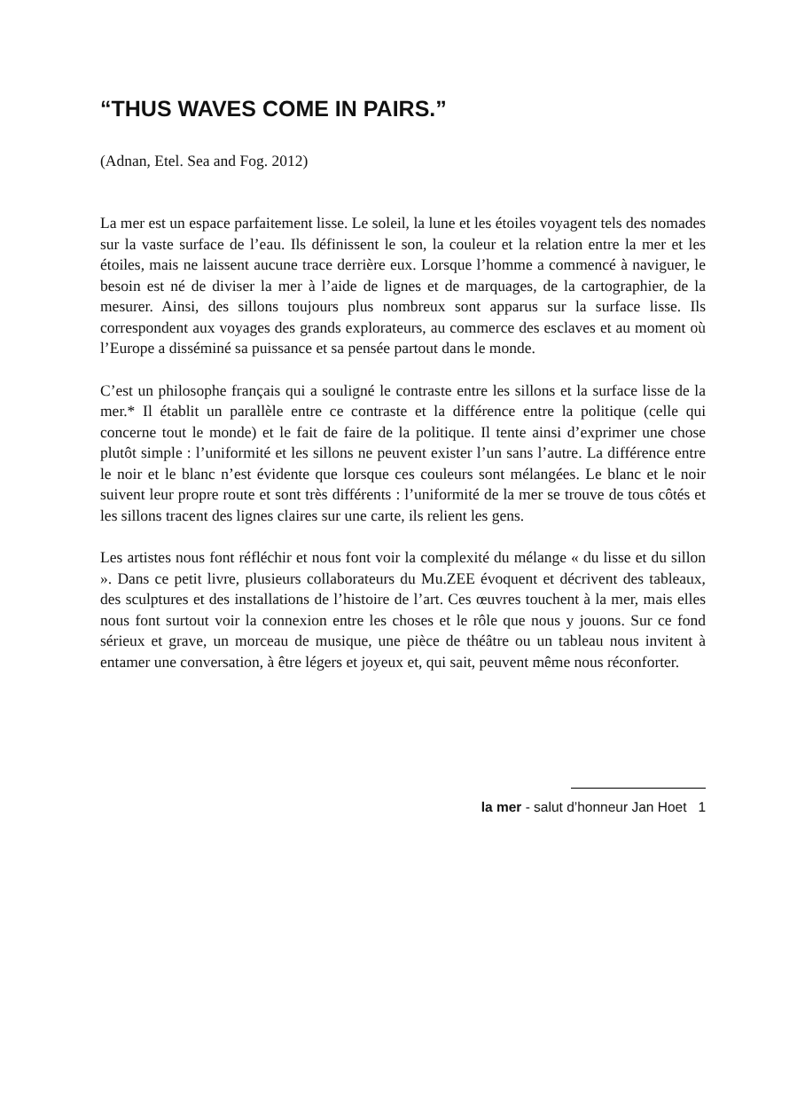“THUS WAVES COME IN PAIRS.”
(Adnan, Etel. Sea and Fog. 2012)
La mer est un espace parfaitement lisse. Le soleil, la lune et les étoiles voyagent tels des nomades sur la vaste surface de l’eau. Ils définissent le son, la couleur et la relation entre la mer et les étoiles, mais ne laissent aucune trace derrière eux. Lorsque l’homme a commencé à naviguer, le besoin est né de diviser la mer à l’aide de lignes et de marquages, de la cartographier, de la mesurer. Ainsi, des sillons toujours plus nombreux sont apparus sur la surface lisse. Ils correspondent aux voyages des grands explorateurs, au commerce des esclaves et au moment où l’Europe a disséminé sa puissance et sa pensée partout dans le monde.
C’est un philosophe français qui a souligné le contraste entre les sillons et la surface lisse de la mer.* Il établit un parallèle entre ce contraste et la différence entre la politique (celle qui concerne tout le monde) et le fait de faire de la politique. Il tente ainsi d’exprimer une chose plutôt simple : l’uniformité et les sillons ne peuvent exister l’un sans l’autre. La différence entre le noir et le blanc n’est évidente que lorsque ces couleurs sont mélangées. Le blanc et le noir suivent leur propre route et sont très différents : l’uniformité de la mer se trouve de tous côtés et les sillons tracent des lignes claires sur une carte, ils relient les gens.
Les artistes nous font réfléchir et nous font voir la complexité du mélange « du lisse et du sillon ». Dans ce petit livre, plusieurs collaborateurs du Mu.ZEE évoquent et décrivent des tableaux, des sculptures et des installations de l’histoire de l’art. Ces œuvres touchent à la mer, mais elles nous font surtout voir la connexion entre les choses et le rôle que nous y jouons. Sur ce fond sérieux et grave, un morceau de musique, une pièce de théâtre ou un tableau nous invitent à entamer une conversation, à être légers et joyeux et, qui sait, peuvent même nous réconforter.
la mer - salut d’honneur Jan Hoet 1